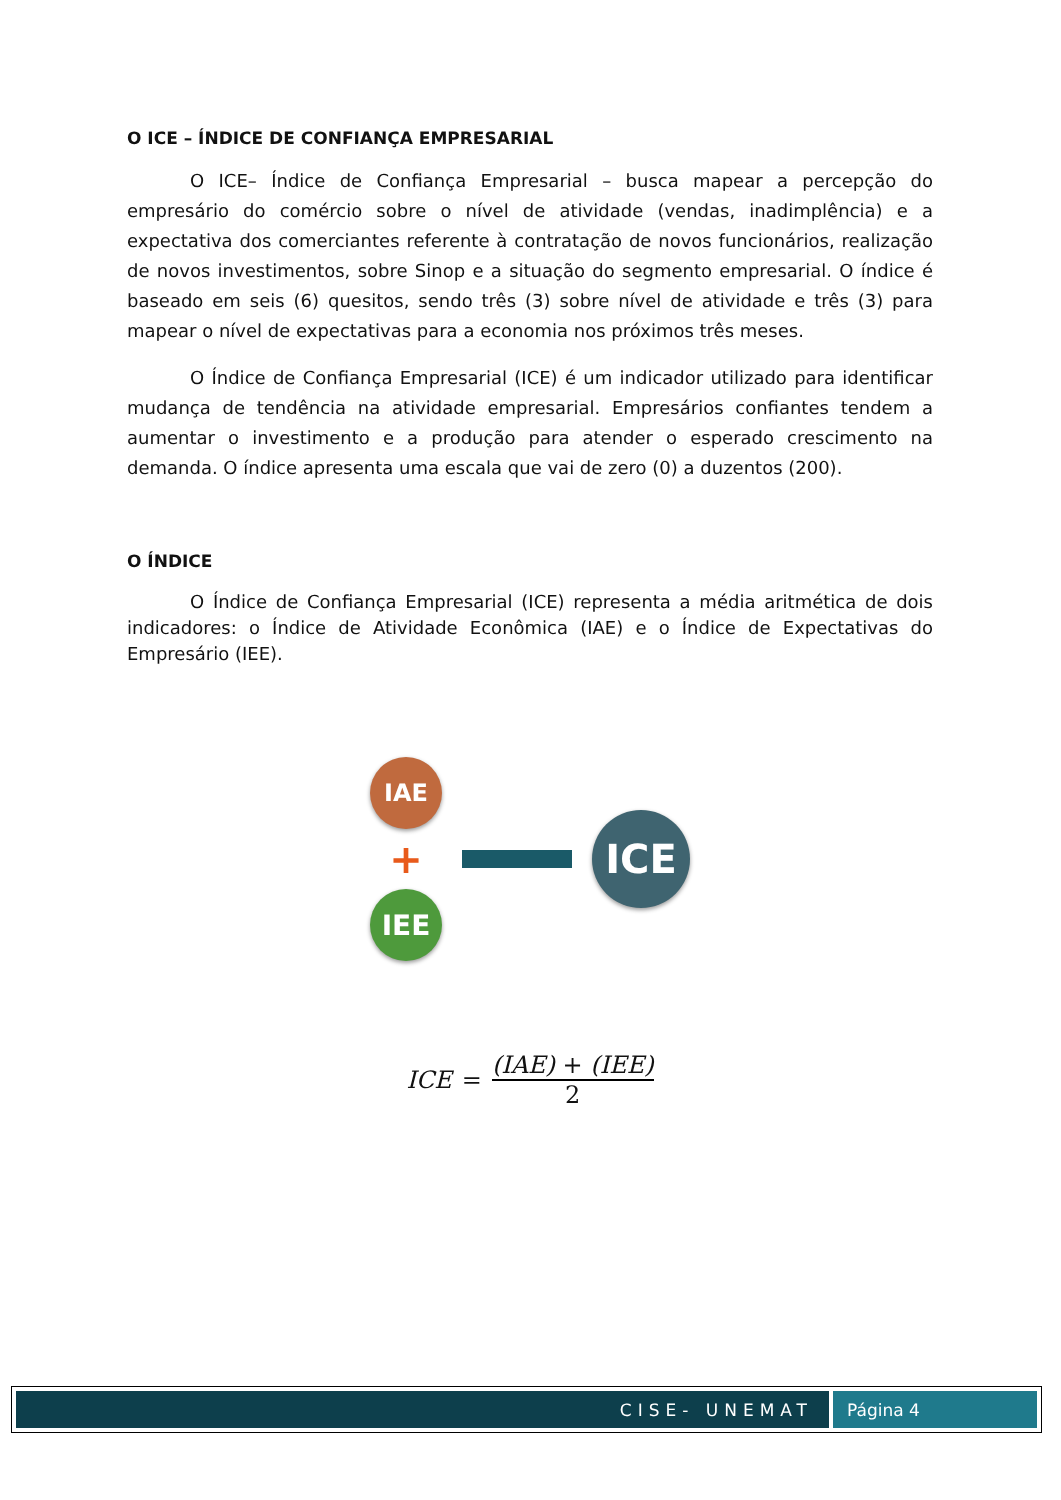O ICE – ÍNDICE DE CONFIANÇA EMPRESARIAL
O ICE– Índice de Confiança Empresarial – busca mapear a percepção do empresário do comércio sobre o nível de atividade (vendas, inadimplência) e a expectativa dos comerciantes referente à contratação de novos funcionários, realização de novos investimentos, sobre Sinop e a situação do segmento empresarial. O índice é baseado em seis (6) quesitos, sendo três (3) sobre nível de atividade e três (3) para mapear o nível de expectativas para a economia nos próximos três meses.
O Índice de Confiança Empresarial (ICE) é um indicador utilizado para identificar mudança de tendência na atividade empresarial. Empresários confiantes tendem a aumentar o investimento e a produção para atender o esperado crescimento na demanda. O índice apresenta uma escala que vai de zero (0) a duzentos (200).
O ÍNDICE
O Índice de Confiança Empresarial (ICE) representa a média aritmética de dois indicadores: o Índice de Atividade Econômica (IAE) e o Índice de Expectativas do Empresário (IEE).
IAE
+
IEE
ICE
ICE = (IAE) + (IEE) 2
CISE- UNEMAT Página 4